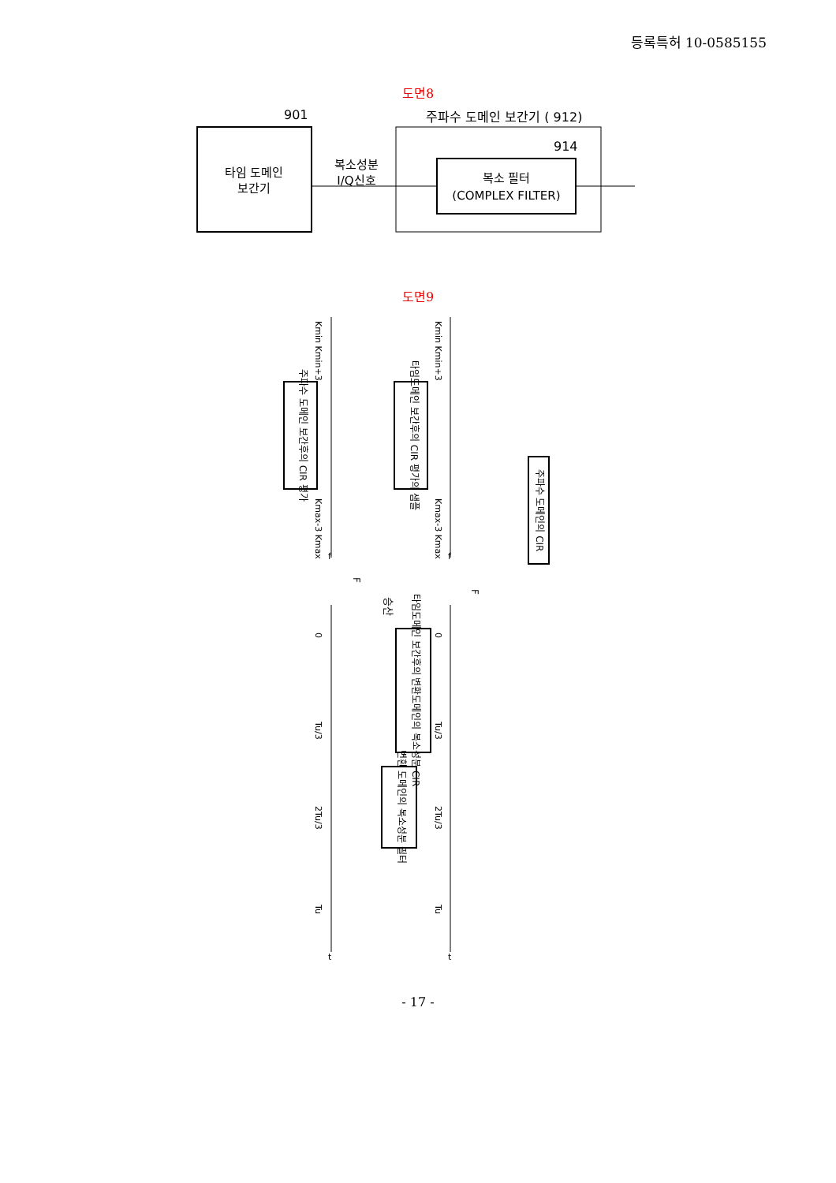등록특허 10-0585155
도면8
901
주파수 도메인 보간기 ( 912)
타임 도메인
보간기
복소성분
I/Q신호
914
복소 필터
(COMPLEX FILTER)
도면9
주파수 도메인 보간후의 CIR 평가
타임도메인 보간후의 CIR 평가의 샘플
주파수 도메인의 CIR
승산
F
F
타임도메인 보간후의 변환도메인의 복소성분 CIR
변환 도메인의 복소성분 필터
Kmin Kmin+3
Kmax-3 Kmax
Kmin Kmin+3
Kmax-3 Kmax
0
Tu/3
2Tu/3
Tu
0
Tu/3
2Tu/3
Tu
f
f
t
t
- 17 -